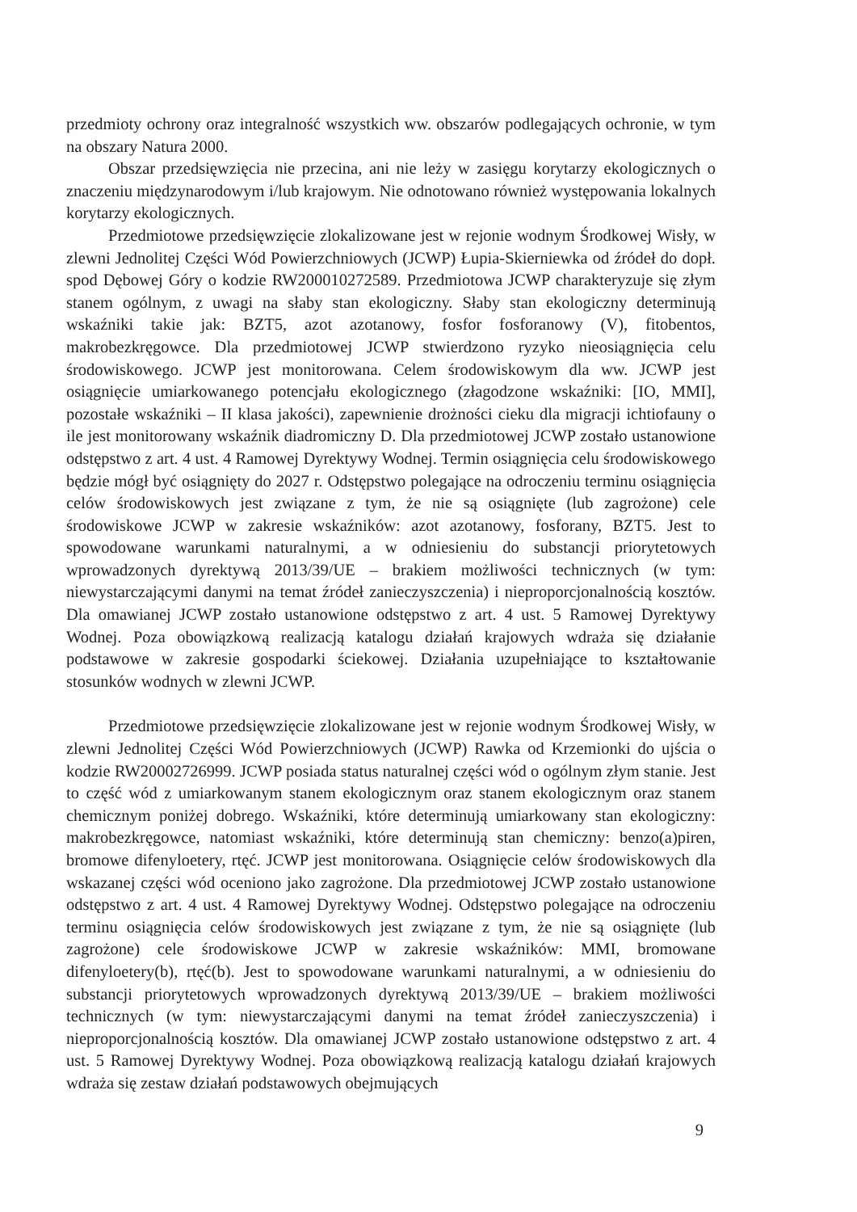przedmioty ochrony oraz integralność wszystkich ww. obszarów podlegających ochronie, w tym na obszary Natura 2000.
Obszar przedsięwzięcia nie przecina, ani nie leży w zasięgu korytarzy ekologicznych o znaczeniu międzynarodowym i/lub krajowym. Nie odnotowano również występowania lokalnych korytarzy ekologicznych.
Przedmiotowe przedsięwzięcie zlokalizowane jest w rejonie wodnym Środkowej Wisły, w zlewni Jednolitej Części Wód Powierzchniowych (JCWP) Łupia-Skierniewka od źródeł do dopł. spod Dębowej Góry o kodzie RW200010272589. Przedmiotowa JCWP charakteryzuje się złym stanem ogólnym, z uwagi na słaby stan ekologiczny. Słaby stan ekologiczny determinują wskaźniki takie jak: BZT5, azot azotanowy, fosfor fosforanowy (V), fitobentos, makrobezkręgowce. Dla przedmiotowej JCWP stwierdzono ryzyko nieosiągnięcia celu środowiskowego. JCWP jest monitorowana. Celem środowiskowym dla ww. JCWP jest osiągnięcie umiarkowanego potencjału ekologicznego (złagodzone wskaźniki: [IO, MMI], pozostałe wskaźniki – II klasa jakości), zapewnienie drożności cieku dla migracji ichtiofauny o ile jest monitorowany wskaźnik diadromiczny D. Dla przedmiotowej JCWP zostało ustanowione odstępstwo z art. 4 ust. 4 Ramowej Dyrektywy Wodnej. Termin osiągnięcia celu środowiskowego będzie mógł być osiągnięty do 2027 r. Odstępstwo polegające na odroczeniu terminu osiągnięcia celów środowiskowych jest związane z tym, że nie są osiągnięte (lub zagrożone) cele środowiskowe JCWP w zakresie wskaźników: azot azotanowy, fosforany, BZT5. Jest to spowodowane warunkami naturalnymi, a w odniesieniu do substancji priorytetowych wprowadzonych dyrektywą 2013/39/UE – brakiem możliwości technicznych (w tym: niewystarczającymi danymi na temat źródeł zanieczyszczenia) i nieproporcjonalnością kosztów. Dla omawianej JCWP zostało ustanowione odstępstwo z art. 4 ust. 5 Ramowej Dyrektywy Wodnej. Poza obowiązkową realizacją katalogu działań krajowych wdraża się działanie podstawowe w zakresie gospodarki ściekowej. Działania uzupełniające to kształtowanie stosunków wodnych w zlewni JCWP.
Przedmiotowe przedsięwzięcie zlokalizowane jest w rejonie wodnym Środkowej Wisły, w zlewni Jednolitej Części Wód Powierzchniowych (JCWP) Rawka od Krzemionki do ujścia o kodzie RW20002726999. JCWP posiada status naturalnej części wód o ogólnym złym stanie. Jest to część wód z umiarkowanym stanem ekologicznym oraz stanem ekologicznym oraz stanem chemicznym poniżej dobrego. Wskaźniki, które determinują umiarkowany stan ekologiczny: makrobezkręgowce, natomiast wskaźniki, które determinują stan chemiczny: benzo(a)piren, bromowe difenyloetery, rtęć. JCWP jest monitorowana. Osiągnięcie celów środowiskowych dla wskazanej części wód oceniono jako zagrożone. Dla przedmiotowej JCWP zostało ustanowione odstępstwo z art. 4 ust. 4 Ramowej Dyrektywy Wodnej. Odstępstwo polegające na odroczeniu terminu osiągnięcia celów środowiskowych jest związane z tym, że nie są osiągnięte (lub zagrożone) cele środowiskowe JCWP w zakresie wskaźników: MMI, bromowane difenyloetery(b), rtęć(b). Jest to spowodowane warunkami naturalnymi, a w odniesieniu do substancji priorytetowych wprowadzonych dyrektywą 2013/39/UE – brakiem możliwości technicznych (w tym: niewystarczającymi danymi na temat źródeł zanieczyszczenia) i nieproporcjonalnością kosztów. Dla omawianej JCWP zostało ustanowione odstępstwo z art. 4 ust. 5 Ramowej Dyrektywy Wodnej. Poza obowiązkową realizacją katalogu działań krajowych wdraża się zestaw działań podstawowych obejmujących
9